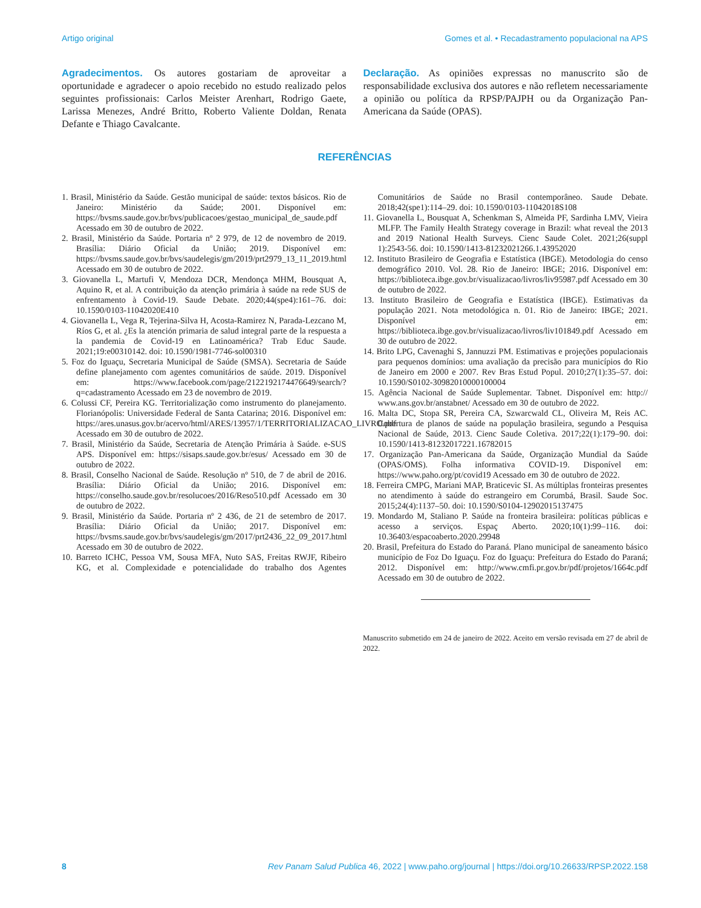Artigo original Gomes et al. • Recadastramento populacional na APS
Agradecimentos. Os autores gostariam de aproveitar a oportunidade e agradecer o apoio recebido no estudo realizado pelos seguintes profissionais: Carlos Meister Arenhart, Rodrigo Gaete, Larissa Menezes, André Britto, Roberto Valiente Doldan, Renata Defante e Thiago Cavalcante.
Declaração. As opiniões expressas no manuscrito são de responsabilidade exclusiva dos autores e não refletem necessariamente a opinião ou política da RPSP/PAJPH ou da Organização Pan-Americana da Saúde (OPAS).
REFERÊNCIAS
1. Brasil, Ministério da Saúde. Gestão municipal de saúde: textos básicos. Rio de Janeiro: Ministério da Saúde; 2001. Disponível em: https://bvsms.saude.gov.br/bvs/publicacoes/gestao_municipal_de_saude.pdf Acessado em 30 de outubro de 2022.
2. Brasil, Ministério da Saúde. Portaria nº 2 979, de 12 de novembro de 2019. Brasília: Diário Oficial da União; 2019. Disponível em: https://bvsms.saude.gov.br/bvs/saudelegis/gm/2019/prt2979_13_11_2019.html Acessado em 30 de outubro de 2022.
3. Giovanella L, Martufi V, Mendoza DCR, Mendonça MHM, Bousquat A, Aquino R, et al. A contribuição da atenção primária à saúde na rede SUS de enfrentamento à Covid-19. Saude Debate. 2020;44(spe4):161–76. doi: 10.1590/0103-11042020E410
4. Giovanella L, Vega R, Tejerina-Silva H, Acosta-Ramirez N, Parada-Lezcano M, Ríos G, et al. ¿Es la atención primaria de salud integral parte de la respuesta a la pandemia de Covid-19 en Latinoamérica? Trab Educ Saude. 2021;19:e00310142. doi: 10.1590/1981-7746-sol00310
5. Foz do Iguaçu, Secretaria Municipal de Saúde (SMSA). Secretaria de Saúde define planejamento com agentes comunitários de saúde. 2019. Disponível em: https://www.facebook.com/page/2122192174476649/search/?q=cadastramento Acessado em 23 de novembro de 2019.
6. Colussi CF, Pereira KG. Territorialização como instrumento do planejamento. Florianópolis: Universidade Federal de Santa Catarina; 2016. Disponível em: https://ares.unasus.gov.br/acervo/html/ARES/13957/1/TERRITORIALIZACAO_LIVRO.pdf Acessado em 30 de outubro de 2022.
7. Brasil, Ministério da Saúde, Secretaria de Atenção Primária à Saúde. e-SUS APS. Disponível em: https://sisaps.saude.gov.br/esus/ Acessado em 30 de outubro de 2022.
8. Brasil, Conselho Nacional de Saúde. Resolução nº 510, de 7 de abril de 2016. Brasília: Diário Oficial da União; 2016. Disponível em: https://conselho.saude.gov.br/resolucoes/2016/Reso510.pdf Acessado em 30 de outubro de 2022.
9. Brasil, Ministério da Saúde. Portaria nº 2 436, de 21 de setembro de 2017. Brasília: Diário Oficial da União; 2017. Disponível em: https://bvsms.saude.gov.br/bvs/saudelegis/gm/2017/prt2436_22_09_2017.html Acessado em 30 de outubro de 2022.
10. Barreto ICHC, Pessoa VM, Sousa MFA, Nuto SAS, Freitas RWJF, Ribeiro KG, et al. Complexidade e potencialidade do trabalho dos Agentes Comunitários de Saúde no Brasil contemporâneo. Saude Debate. 2018;42(spe1):114–29. doi: 10.1590/0103-11042018S108
11. Giovanella L, Bousquat A, Schenkman S, Almeida PF, Sardinha LMV, Vieira MLFP. The Family Health Strategy coverage in Brazil: what reveal the 2013 and 2019 National Health Surveys. Cienc Saude Colet. 2021;26(suppl 1):2543-56. doi: 10.1590/1413-81232021266.1.43952020
12. Instituto Brasileiro de Geografia e Estatística (IBGE). Metodologia do censo demográfico 2010. Vol. 28. Rio de Janeiro: IBGE; 2016. Disponível em: https://biblioteca.ibge.gov.br/visualizacao/livros/liv95987.pdf Acessado em 30 de outubro de 2022.
13. Instituto Brasileiro de Geografia e Estatística (IBGE). Estimativas da população 2021. Nota metodológica n. 01. Rio de Janeiro: IBGE; 2021. Disponível em: https://biblioteca.ibge.gov.br/visualizacao/livros/liv101849.pdf Acessado em 30 de outubro de 2022.
14. Brito LPG, Cavenaghi S, Jannuzzi PM. Estimativas e projeções populacionais para pequenos domínios: uma avaliação da precisão para municípios do Rio de Janeiro em 2000 e 2007. Rev Bras Estud Popul. 2010;27(1):35–57. doi: 10.1590/S0102-30982010000100004
15. Agência Nacional de Saúde Suplementar. Tabnet. Disponível em: http:// www.ans.gov.br/anstabnet/ Acessado em 30 de outubro de 2022.
16. Malta DC, Stopa SR, Pereira CA, Szwarcwald CL, Oliveira M, Reis AC. Cobertura de planos de saúde na população brasileira, segundo a Pesquisa Nacional de Saúde, 2013. Cienc Saude Coletiva. 2017;22(1):179–90. doi: 10.1590/1413-81232017221.16782015
17. Organização Pan-Americana da Saúde, Organização Mundial da Saúde (OPAS/OMS). Folha informativa COVID-19. Disponível em: https://www.paho.org/pt/covid19 Acessado em 30 de outubro de 2022.
18. Ferreira CMPG, Mariani MAP, Braticevic SI. As múltiplas fronteiras presentes no atendimento à saúde do estrangeiro em Corumbá, Brasil. Saude Soc. 2015;24(4):1137–50. doi: 10.1590/S0104-12902015137475
19. Mondardo M, Staliano P. Saúde na fronteira brasileira: políticas públicas e acesso a serviços. Espaç Aberto. 2020;10(1):99–116. doi: 10.36403/espacoaberto.2020.29948
20. Brasil, Prefeitura do Estado do Paraná. Plano municipal de saneamento básico município de Foz Do Iguaçu. Foz do Iguaçu: Prefeitura do Estado do Paraná; 2012. Disponível em: http://www.cmfi.pr.gov.br/pdf/projetos/1664c.pdf Acessado em 30 de outubro de 2022.
Manuscrito submetido em 24 de janeiro de 2022. Aceito em versão revisada em 27 de abril de 2022.
8 Rev Panam Salud Publica 46, 2022 | www.paho.org/journal | https://doi.org/10.26633/RPSP.2022.158